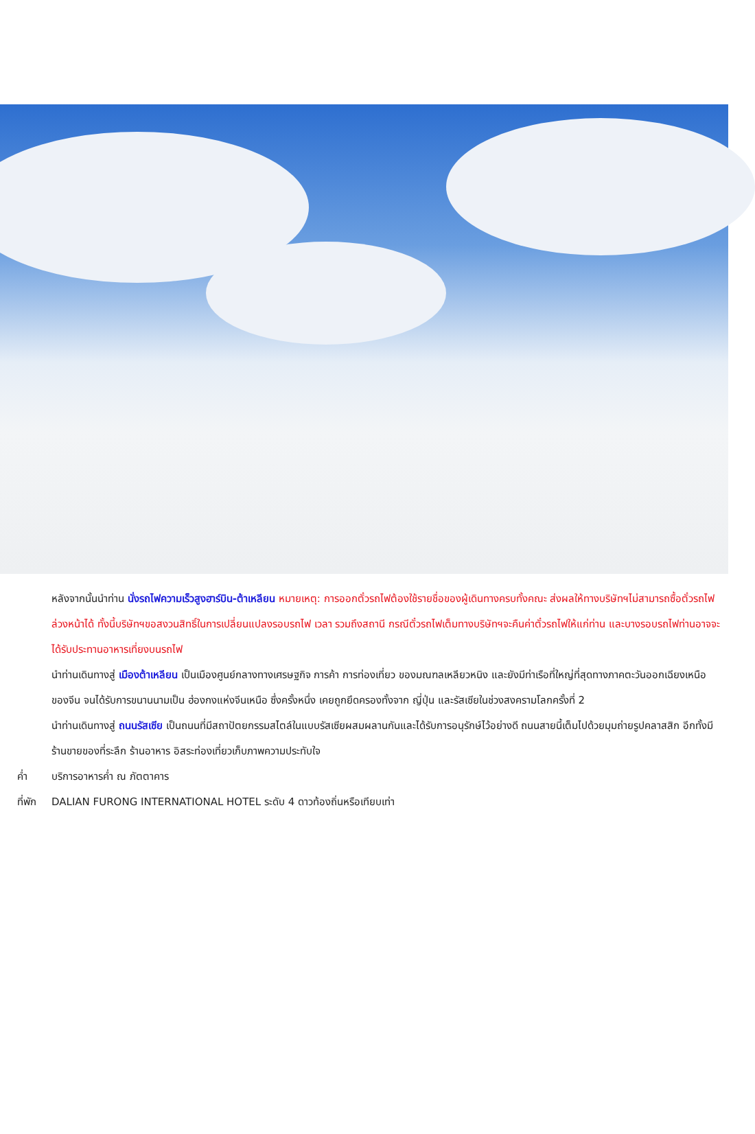หลังจากนั้นนำท่าน นั่งรถไฟความเร็วสูงฮาร์บิน-ต้าเหลียน หมายเหตุ: การออกตั๋วรถไฟต้องใช้รายชื่อของผู้เดินทางครบทั้งคณะ ส่งผลให้ทางบริษัทฯไม่สามารถซื้อตั๋วรถไฟล่วงหน้าได้ ทั้งนี้บริษัทฯขอสงวนสิทธิ์ในการเปลี่ยนแปลงรอบรถไฟ เวลา รวมถึงสถานี กรณีตั๋วรถไฟเต็มทางบริษัทฯจะคืนค่าตั๋วรถไฟให้แก่ท่าน และบางรอบรถไฟท่านอาจจะได้รับประทานอาหารเที่ยงบนรถไฟ
นำท่านเดินทางสู่ เมืองต้าเหลียน เป็นเมืองศูนย์กลางทางเศรษฐกิจ การค้า การท่องเที่ยว ของมณฑลเหลียวหนิง และยังมีท่าเรือที่ใหญ่ที่สุดทางภาคตะวันออกเฉียงเหนือของจีน จนได้รับการขนานนามเป็น ฮ่องกงแห่งจีนเหนือ ซึ่งครั้งหนึ่ง เคยถูกยึดครองทั้งจาก ญี่ปุ่น และรัสเซียในช่วงสงครามโลกครั้งที่ 2
นำท่านเดินทางสู่ ถนนรัสเซีย เป็นถนนที่มีสถาปัตยกรรมสไตล์ในแบบรัสเซียผสมผลานกันและได้รับการอนุรักษ์ไว้อย่างดี ถนนสายนี้เต็มไปด้วยมุมถ่ายรูปคลาสสิก อีกทั้งมีร้านขายของที่ระลึก ร้านอาหาร อิสระท่องเที่ยวเก็บภาพความประทับใจ
ค่ำ บริการอาหารค่ำ ณ ภัตตาคาร
ที่พัก DALIAN FURONG INTERNATIONAL HOTEL ระดับ 4 ดาวท้องถิ่นหรือเทียบเท่า